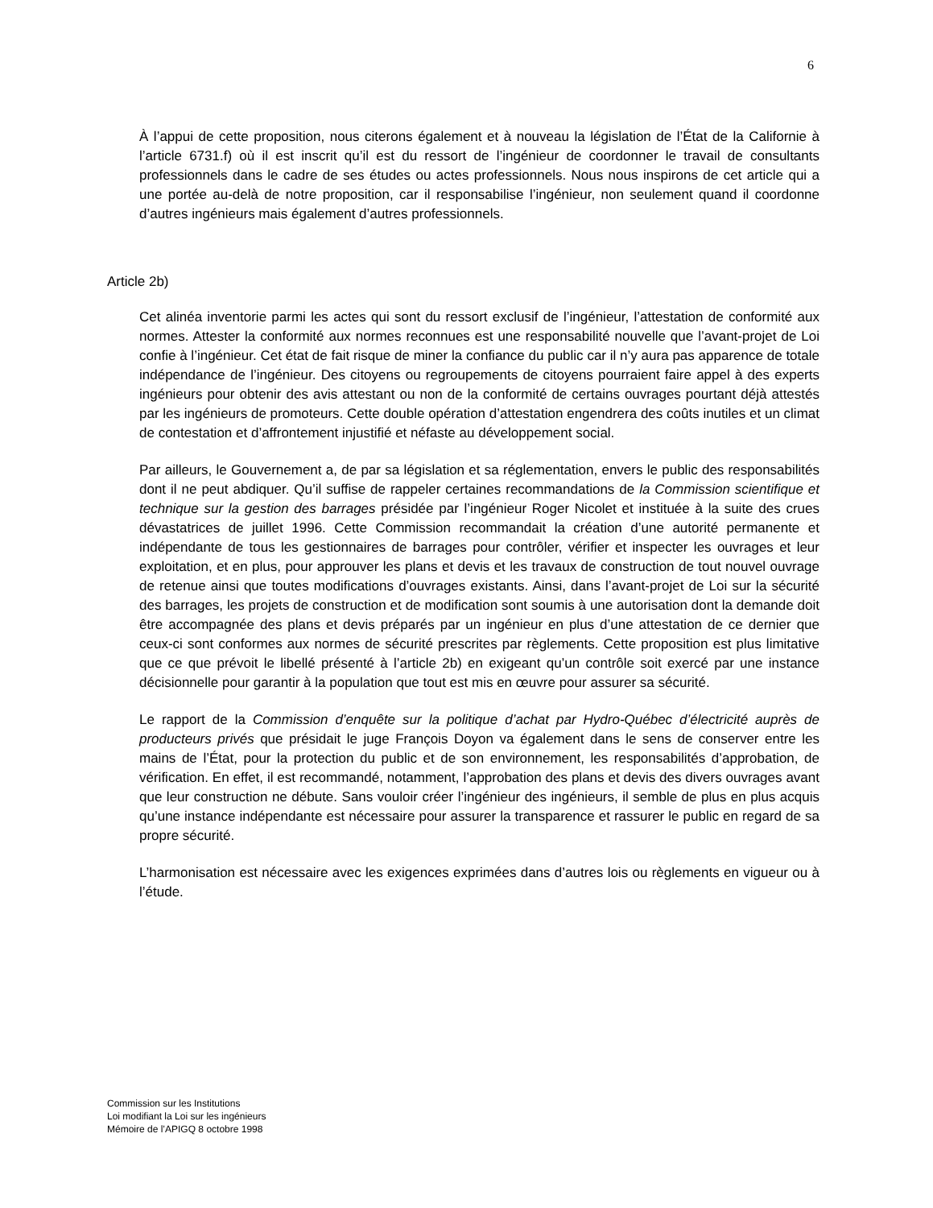6
À l’appui de cette proposition, nous citerons également et à nouveau la législation de l’État de la Californie à l’article 6731.f) où il est inscrit qu’il est du ressort de l’ingénieur de coordonner le travail de consultants professionnels dans le cadre de ses études ou actes professionnels. Nous nous inspirons de cet article qui a une portée au-delà de notre proposition, car il responsabilise l’ingénieur, non seulement quand il coordonne d’autres ingénieurs mais également d’autres professionnels.
Article 2b)
Cet alinéa inventorie parmi les actes qui sont du ressort exclusif de l’ingénieur, l’attestation de conformité aux normes. Attester la conformité aux normes reconnues est une responsabilité nouvelle que l’avant-projet de Loi confie à l’ingénieur. Cet état de fait risque de miner la confiance du public car il n’y aura pas apparence de totale indépendance de l’ingénieur. Des citoyens ou regroupements de citoyens pourraient faire appel à des experts ingénieurs pour obtenir des avis attestant ou non de la conformité de certains ouvrages pourtant déjà attestés par les ingénieurs de promoteurs. Cette double opération d’attestation engendrera des coûts inutiles et un climat de contestation et d’affrontement injustifié et néfaste au développement social.
Par ailleurs, le Gouvernement a, de par sa législation et sa réglementation, envers le public des responsabilités dont il ne peut abdiquer. Qu’il suffise de rappeler certaines recommandations de la Commission scientifique et technique sur la gestion des barrages présidée par l’ingénieur Roger Nicolet et instituée à la suite des crues dévastatrices de juillet 1996. Cette Commission recommandait la création d’une autorité permanente et indépendante de tous les gestionnaires de barrages pour contrôler, vérifier et inspecter les ouvrages et leur exploitation, et en plus, pour approuver les plans et devis et les travaux de construction de tout nouvel ouvrage de retenue ainsi que toutes modifications d’ouvrages existants. Ainsi, dans l’avant-projet de Loi sur la sécurité des barrages, les projets de construction et de modification sont soumis à une autorisation dont la demande doit être accompagnée des plans et devis préparés par un ingénieur en plus d’une attestation de ce dernier que ceux-ci sont conformes aux normes de sécurité prescrites par règlements. Cette proposition est plus limitative que ce que prévoit le libellé présenté à l’article 2b) en exigeant qu’un contrôle soit exercé par une instance décisionnelle pour garantir à la population que tout est mis en œuvre pour assurer sa sécurité.
Le rapport de la Commission d’enquête sur la politique d’achat par Hydro-Québec d’électricité auprès de producteurs privés que présidait le juge François Doyon va également dans le sens de conserver entre les mains de l’État, pour la protection du public et de son environnement, les responsabilités d’approbation, de vérification. En effet, il est recommandé, notamment, l’approbation des plans et devis des divers ouvrages avant que leur construction ne débute. Sans vouloir créer l’ingénieur des ingénieurs, il semble de plus en plus acquis qu’une instance indépendante est nécessaire pour assurer la transparence et rassurer le public en regard de sa propre sécurité.
L’harmonisation est nécessaire avec les exigences exprimées dans d’autres lois ou règlements en vigueur ou à l’étude.
Commission sur les Institutions
Loi modifiant la Loi sur les ingénieurs
Mémoire de l’APIGQ 8 octobre 1998